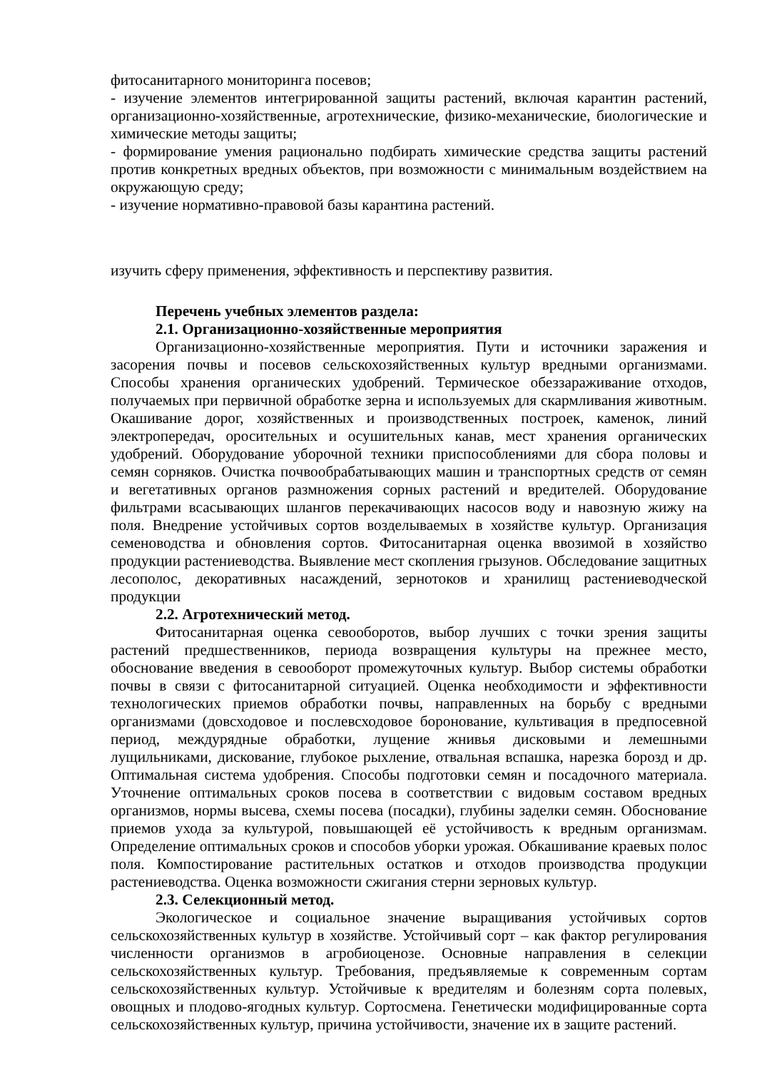фитосанитарного мониторинга посевов;
- изучение элементов интегрированной защиты растений, включая карантин растений, организационно-хозяйственные, агротехнические, физико-механические, биологические и химические методы защиты;
- формирование умения рационально подбирать химические средства защиты растений против конкретных вредных объектов, при возможности с минимальным воздействием на окружающую среду;
- изучение нормативно-правовой базы карантина растений.
изучить сферу применения, эффективность и перспективу развития.
Перечень учебных элементов раздела:
2.1. Организационно-хозяйственные мероприятия
Организационно-хозяйственные мероприятия. Пути и источники заражения и засорения почвы и посевов сельскохозяйственных культур вредными организмами. Способы хранения органических удобрений. Термическое обеззараживание отходов, получаемых при первичной обработке зерна и используемых для скармливания животным. Окашивание дорог, хозяйственных и производственных построек, каменок, линий электропередач, оросительных и осушительных канав, мест хранения органических удобрений. Оборудование уборочной техники приспособлениями для сбора половы и семян сорняков. Очистка почвообрабатывающих машин и транспортных средств от семян и вегетативных органов размножения сорных растений и вредителей. Оборудование фильтрами всасывающих шлангов перекачивающих насосов воду и навозную жижу на поля. Внедрение устойчивых сортов возделываемых в хозяйстве культур. Организация семеноводства и обновления сортов. Фитосанитарная оценка ввозимой в хозяйство продукции растениеводства. Выявление мест скопления грызунов. Обследование защитных лесополос, декоративных насаждений, зернотоков и хранилищ растениеводческой продукции
2.2. Агротехнический метод.
Фитосанитарная оценка севооборотов, выбор лучших с точки зрения защиты растений предшественников, периода возвращения культуры на прежнее место, обоснование введения в севооборот промежуточных культур. Выбор системы обработки почвы в связи с фитосанитарной ситуацией. Оценка необходимости и эффективности технологических приемов обработки почвы, направленных на борьбу с вредными организмами (довсходовое и послевсходовое боронование, культивация в предпосевной период, междурядные обработки, лущение жнивья дисковыми и лемешными лущильниками, дискование, глубокое рыхление, отвальная вспашка, нарезка борозд и др. Оптимальная система удобрения. Способы подготовки семян и посадочного материала. Уточнение оптимальных сроков посева в соответствии с видовым составом вредных организмов, нормы высева, схемы посева (посадки), глубины заделки семян. Обоснование приемов ухода за культурой, повышающей её устойчивость к вредным организмам. Определение оптимальных сроков и способов уборки урожая. Обкашивание краевых полос поля. Компостирование растительных остатков и отходов производства продукции растениеводства. Оценка возможности сжигания стерни зерновых культур.
2.3. Селекционный метод.
Экологическое и социальное значение выращивания устойчивых сортов сельскохозяйственных культур в хозяйстве. Устойчивый сорт – как фактор регулирования численности организмов в агробиоценозе. Основные направления в селекции сельскохозяйственных культур. Требования, предъявляемые к современным сортам сельскохозяйственных культур. Устойчивые к вредителям и болезням сорта полевых, овощных и плодово-ягодных культур. Сортосмена. Генетически модифицированные сорта сельскохозяйственных культур, причина устойчивости, значение их в защите растений.